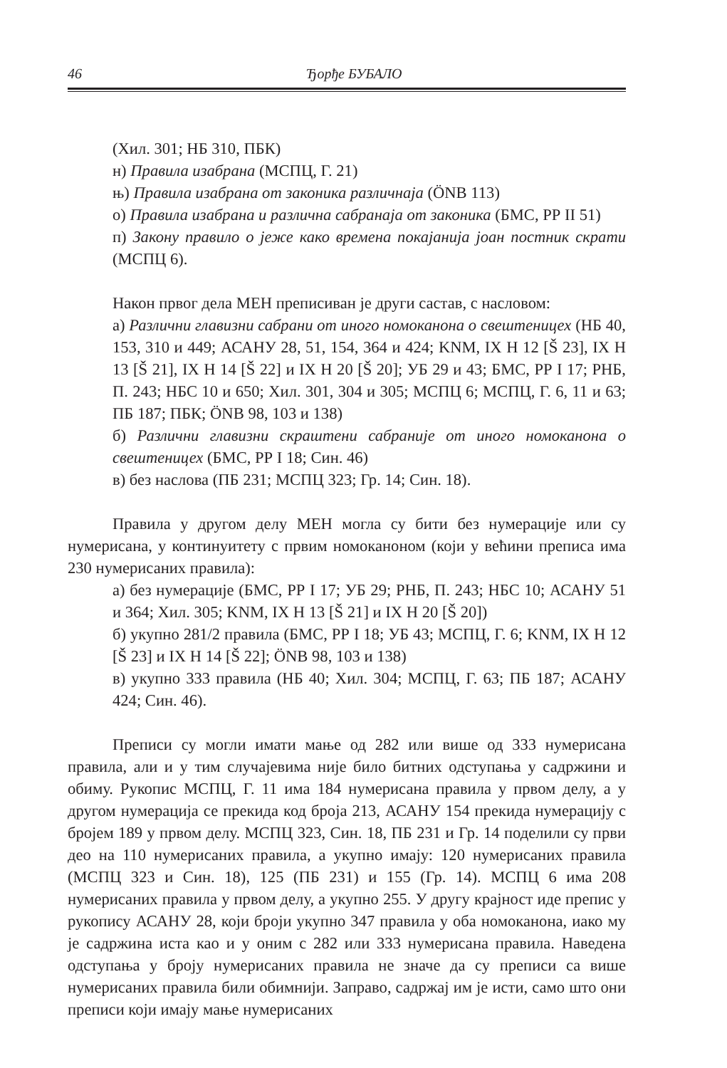46 Ђорђе БУБАЛО
(Хил. 301; НБ 310, ПБК)
н) Правила изабрана (МСПЦ, Г. 21)
њ) Правила изабрана от законика различнаја (ÖNB 113)
о) Правила изабрана и различна сабранаја от законика (БМС, РР II 51)
п) Закону правило о јеже како времена покајанија јоан постник скрати (МСПЦ 6).
Након првог дела МЕН преписиван је други састав, с насловом:
а) Различни главизни сабрани от иного номоканона о свештеницех (НБ 40, 153, 310 и 449; АСАНУ 28, 51, 154, 364 и 424; KNM, IX H 12 [Š 23], IX H 13 [Š 21], IX H 14 [Š 22] и IX H 20 [Š 20]; УБ 29 и 43; БМС, РР I 17; РНБ, П. 243; НБС 10 и 650; Хил. 301, 304 и 305; МСПЦ 6; МСПЦ, Г. 6, 11 и 63; ПБ 187; ПБК; ÖNB 98, 103 и 138)
б) Различни главизни скраштени сабраније от иного номоканона о свештеницех (БМС, РР I 18; Син. 46)
в) без наслова (ПБ 231; МСПЦ 323; Гр. 14; Син. 18).
Правила у другом делу МЕН могла су бити без нумерације или су нумерисана, у континуитету с првим номоканоном (који у већини преписа има 230 нумерисаних правила):
а) без нумерације (БМС, РР I 17; УБ 29; РНБ, П. 243; НБС 10; АСАНУ 51 и 364; Хил. 305; KNM, IX H 13 [Š 21] и IX H 20 [Š 20])
б) укупно 281/2 правила (БМС, РР I 18; УБ 43; МСПЦ, Г. 6; KNM, IX H 12 [Š 23] и IX H 14 [Š 22]; ÖNB 98, 103 и 138)
в) укупно 333 правила (НБ 40; Хил. 304; МСПЦ, Г. 63; ПБ 187; АСАНУ 424; Син. 46).
Преписи су могли имати мање од 282 или више од 333 нумерисана правила, али и у тим случајевима није било битних одступања у садржини и обиму. Рукопис МСПЦ, Г. 11 има 184 нумерисана правила у првом делу, а у другом нумерација се прекида код броја 213, АСАНУ 154 прекида нумерацију с бројем 189 у првом делу. МСПЦ 323, Син. 18, ПБ 231 и Гр. 14 поделили су први део на 110 нумерисаних правила, а укупно имају: 120 нумерисаних правила (МСПЦ 323 и Син. 18), 125 (ПБ 231) и 155 (Гр. 14). МСПЦ 6 има 208 нумерисаних правила у првом делу, а укупно 255. У другу крајност иде препис у рукопису АСАНУ 28, који броји укупно 347 правила у оба номоканона, иако му је садржина иста као и у оним с 282 или 333 нумерисана правила. Наведена одступања у броју нумерисаних правила не значе да су преписи са више нумерисаних правила били обимнији. Заправо, садржај им је исти, само што они преписи који имају мање нумерисаних